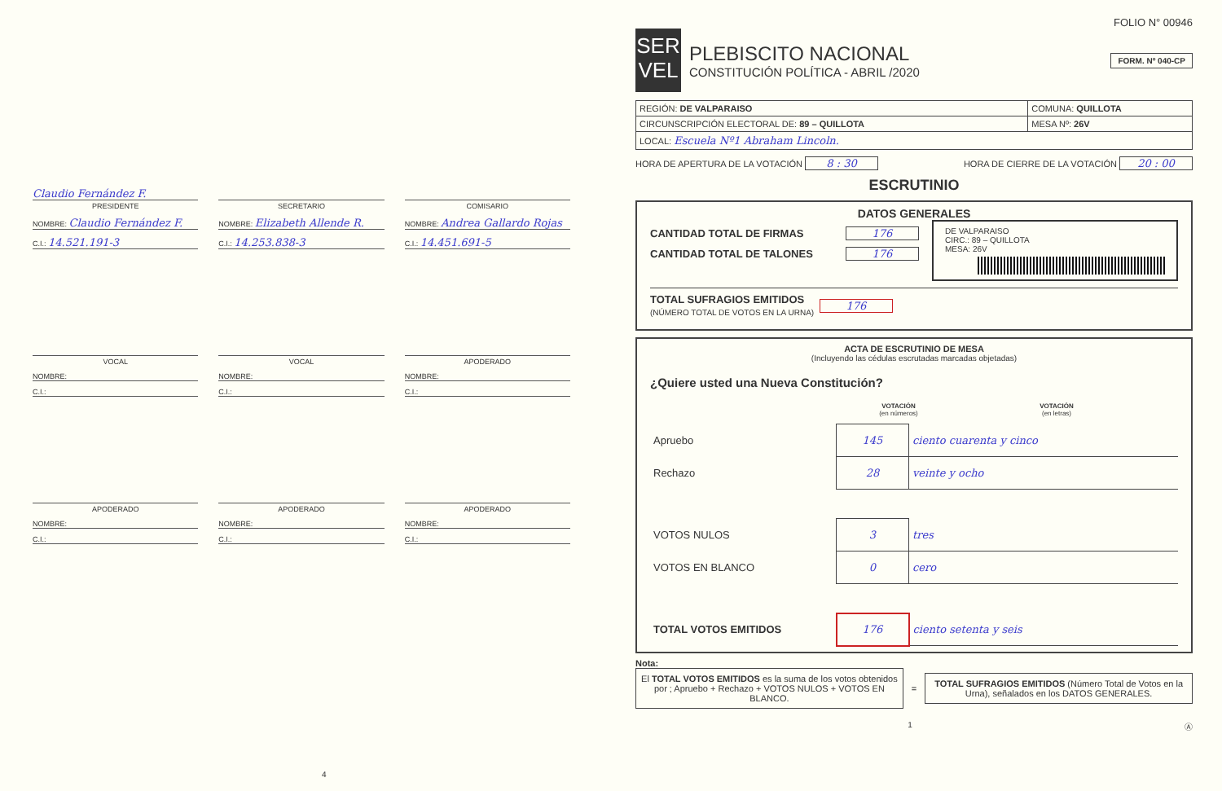Claudio Fernández F.
PRESIDENTE
NOMBRE: Claudio Fernández F.
C.I.: 14.521.191-3
SECRETARIO
NOMBRE: Elizabeth Allende R.
C.I.: 14.253.838-3
COMISARIO
NOMBRE: Andrea Gallardo Rojas
C.I.: 14.451.691-5
VOCAL
NOMBRE:
C.I.:
VOCAL
NOMBRE:
C.I.:
APODERADO
NOMBRE:
C.I.:
APODERADO
NOMBRE:
C.I.:
APODERADO
NOMBRE:
C.I.:
APODERADO
NOMBRE:
C.I.:
4
FOLIO N° 00946
SER
VEL
PLEBISCITO NACIONAL
CONSTITUCIÓN POLÍTICA - ABRIL /2020
FORM. Nº 040-CP
| REGIÓN: DE VALPARAISO | COMUNA: QUILLOTA |
| CIRCUNSCRIPCIÓN ELECTORAL DE: 89 – QUILLOTA | MESA Nº: 26V |
| LOCAL: Escuela Nº1 Abraham Lincoln. | |
HORA DE APERTURA DE LA VOTACIÓN 8 : 30 HORA DE CIERRE DE LA VOTACIÓN 20 : 00
ESCRUTINIO
DATOS GENERALES
CANTIDAD TOTAL DE FIRMAS 176
CANTIDAD TOTAL DE TALONES 176
DE VALPARAISO
CIRC.: 89 – QUILLOTA
MESA: 26V
TOTAL SUFRAGIOS EMITIDOS
(NÚMERO TOTAL DE VOTOS EN LA URNA) 176
ACTA DE ESCRUTINIO DE MESA
(Incluyendo las cédulas escrutadas marcadas objetadas)
¿Quiere usted una Nueva Constitución?
VOTACIÓN
(en números) VOTACIÓN
(en letras)
| Apruebo | 145 | ciento cuarenta y cinco |
| Rechazo | 28 | veinte y ocho |
| VOTOS NULOS | 3 | tres |
| VOTOS EN BLANCO | 0 | cero |
| TOTAL VOTOS EMITIDOS | 176 | ciento setenta y seis |
Nota:
El TOTAL VOTOS EMITIDOS es la suma de los votos obtenidos por ; Apruebo + Rechazo + VOTOS NULOS + VOTOS EN BLANCO.
=
TOTAL SUFRAGIOS EMITIDOS (Número Total de Votos en la Urna), señalados en los DATOS GENERALES.
1 Ⓐ